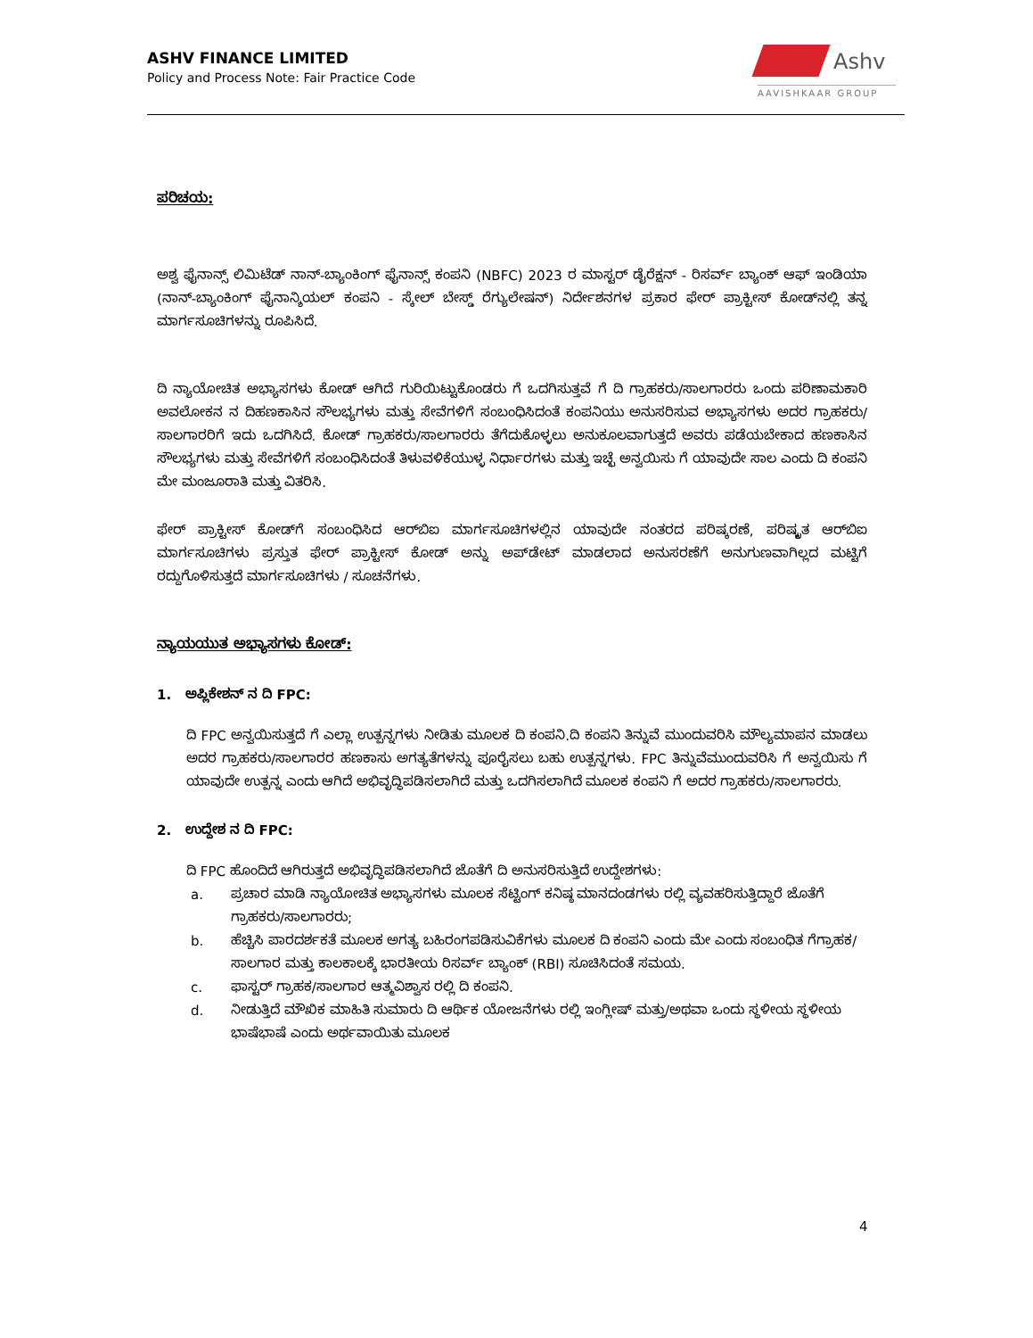ASHV FINANCE LIMITED
Policy and Process Note: Fair Practice Code
Ashv
AAVISHKAAR GROUP
ಪರಿಚಯ:
ಅಶ್ವ ಫೈನಾನ್ಸ್ ಲಿಮಿಟೆಡ್ ನಾನ್-ಬ್ಯಾಂಕಿಂಗ್ ಫೈನಾನ್ಸ್ ಕಂಪನಿ (NBFC) 2023 ರ ಮಾಸ್ಟರ್ ಡೈರೆಕ್ಷನ್ - ರಿಸರ್ವ್ ಬ್ಯಾಂಕ್ ಆಫ್ ಇಂಡಿಯಾ (ನಾನ್-ಬ್ಯಾಂಕಿಂಗ್ ಫೈನಾನ್ಶಿಯಲ್ ಕಂಪನಿ - ಸ್ಕೇಲ್ ಬೇಸ್ಡ್ ರೆಗ್ಯುಲೇಷನ್) ನಿರ್ದೇಶನಗಳ ಪ್ರಕಾರ ಫೇರ್ ಪ್ರಾಕ್ಟೀಸ್ ಕೋಡ್‌ನಲ್ಲಿ ತನ್ನ ಮಾರ್ಗಸೂಚಿಗಳನ್ನು ರೂಪಿಸಿದೆ.
ದಿ ನ್ಯಾಯೋಚಿತ ಅಭ್ಯಾಸಗಳು ಕೋಡ್ ಆಗಿದೆ ಗುರಿಯಿಟ್ಟುಕೊಂಡರು ಗೆ ಒದಗಿಸುತ್ತವೆ ಗೆ ದಿ ಗ್ರಾಹಕರು/ಸಾಲಗಾರರು ಒಂದು ಪರಿಣಾಮಕಾರಿ ಅವಲೋಕನ ನ ದಿಹಣಕಾಸಿನ ಸೌಲಭ್ಯಗಳು ಮತ್ತು ಸೇವೆಗಳಿಗೆ ಸಂಬಂಧಿಸಿದಂತೆ ಕಂಪನಿಯು ಅನುಸರಿಸುವ ಅಭ್ಯಾಸಗಳು ಅದರ ಗ್ರಾಹಕರು/ಸಾಲಗಾರರಿಗೆ ಇದು ಒದಗಿಸಿದೆ. ಕೋಡ್ ಗ್ರಾಹಕರು/ಸಾಲಗಾರರು ತೆಗೆದುಕೊಳ್ಳಲು ಅನುಕೂಲವಾಗುತ್ತದೆ ಅವರು ಪಡೆಯಬೇಕಾದ ಹಣಕಾಸಿನ ಸೌಲಭ್ಯಗಳು ಮತ್ತು ಸೇವೆಗಳಿಗೆ ಸಂಬಂಧಿಸಿದಂತೆ ತಿಳುವಳಿಕೆಯುಳ್ಳ ನಿರ್ಧಾರಗಳು ಮತ್ತು ಇಚ್ಛೆ ಅನ್ವಯಿಸು ಗೆ ಯಾವುದೇ ಸಾಲ ಎಂದು ದಿ ಕಂಪನಿ ಮೇ ಮಂಜೂರಾತಿ ಮತ್ತು ವಿತರಿಸಿ.
ಫೇರ್ ಪ್ರಾಕ್ಟೀಸ್ ಕೋಡ್‌ಗೆ ಸಂಬಂಧಿಸಿದ ಆರ್‌ಬಿಐ ಮಾರ್ಗಸೂಚಿಗಳಲ್ಲಿನ ಯಾವುದೇ ನಂತರದ ಪರಿಷ್ಕರಣೆ, ಪರಿಷ್ಕೃತ ಆರ್‌ಬಿಐ ಮಾರ್ಗಸೂಚಿಗಳು ಪ್ರಸ್ತುತ ಫೇರ್ ಪ್ರಾಕ್ಟೀಸ್ ಕೋಡ್ ಅನ್ನು ಅಪ್‌ಡೇಟ್ ಮಾಡಲಾದ ಅನುಸರಣೆಗೆ ಅನುಗುಣವಾಗಿಲ್ಲದ ಮಟ್ಟಿಗೆ ರದ್ದುಗೊಳಿಸುತ್ತದೆ ಮಾರ್ಗಸೂಚಿಗಳು / ಸೂಚನೆಗಳು.
ನ್ಯಾಯಯುತ ಅಭ್ಯಾಸಗಳು ಕೋಡ್:
1. ಅಪ್ಲಿಕೇಶನ್ ನ ದಿ FPC:
ದಿ FPC ಅನ್ವಯಿಸುತ್ತದೆ ಗೆ ಎಲ್ಲಾ ಉತ್ಪನ್ನಗಳು ನೀಡಿತು ಮೂಲಕ ದಿ ಕಂಪನಿ.ದಿ ಕಂಪನಿ ತಿನ್ನುವೆ ಮುಂದುವರಿಸಿ ಮೌಲ್ಯಮಾಪನ ಮಾಡಲು ಅದರ ಗ್ರಾಹಕರು/ಸಾಲಗಾರರ ಹಣಕಾಸು ಅಗತ್ಯತೆಗಳನ್ನು ಪೂರೈಸಲು ಬಹು ಉತ್ಪನ್ನಗಳು. FPC ತಿನ್ನುವೆಮುಂದುವರಿಸಿ ಗೆ ಅನ್ವಯಿಸು ಗೆ ಯಾವುದೇ ಉತ್ಪನ್ನ ಎಂದು ಆಗಿದೆ ಅಭಿವೃದ್ಧಿಪಡಿಸಲಾಗಿದೆ ಮತ್ತು ಒದಗಿಸಲಾಗಿದೆ ಮೂಲಕ ಕಂಪನಿ ಗೆ ಅದರ ಗ್ರಾಹಕರು/ಸಾಲಗಾರರು.
2. ಉದ್ದೇಶ ನ ದಿ FPC:
ದಿ FPC ಹೊಂದಿದೆ ಆಗಿರುತ್ತದೆ ಅಭಿವೃದ್ಧಿಪಡಿಸಲಾಗಿದೆ ಜೊತೆಗೆ ದಿ ಅನುಸರಿಸುತ್ತಿದೆ ಉದ್ದೇಶಗಳು:
a. ಪ್ರಚಾರ ಮಾಡಿ ನ್ಯಾಯೋಚಿತ ಅಭ್ಯಾಸಗಳು ಮೂಲಕ ಸೆಟ್ಟಿಂಗ್ ಕನಿಷ್ಠ ಮಾನದಂಡಗಳು ರಲ್ಲಿ ವ್ಯವಹರಿಸುತ್ತಿದ್ದಾರೆ ಜೊತೆಗೆ ಗ್ರಾಹಕರು/ಸಾಲಗಾರರು;
b. ಹೆಚ್ಚಿಸಿ ಪಾರದರ್ಶಕತೆ ಮೂಲಕ ಅಗತ್ಯ ಬಹಿರಂಗಪಡಿಸುವಿಕೆಗಳು ಮೂಲಕ ದಿ ಕಂಪನಿ ಎಂದು ಮೇ ಎಂದು ಸಂಬಂಧಿತ ಗೆಗ್ರಾಹಕ/ಸಾಲಗಾರ ಮತ್ತು ಕಾಲಕಾಲಕ್ಕೆ ಭಾರತೀಯ ರಿಸರ್ವ್ ಬ್ಯಾಂಕ್ (RBI) ಸೂಚಿಸಿದಂತೆ ಸಮಯ.
c. ಫಾಸ್ಟರ್ ಗ್ರಾಹಕ/ಸಾಲಗಾರ ಆತ್ಮವಿಶ್ವಾಸ ರಲ್ಲಿ ದಿ ಕಂಪನಿ.
d. ನೀಡುತ್ತಿದೆ ಮೌಖಿಕ ಮಾಹಿತಿ ಸುಮಾರು ದಿ ಆರ್ಥಿಕ ಯೋಜನೆಗಳು ರಲ್ಲಿ ಇಂಗ್ಲೀಷ್ ಮತ್ತು/ಅಥವಾ ಒಂದು ಸ್ಥಳೀಯ ಸ್ಥಳೀಯ ಭಾಷೆಭಾಷೆ ಎಂದು ಅರ್ಥವಾಯಿತು ಮೂಲಕ
4